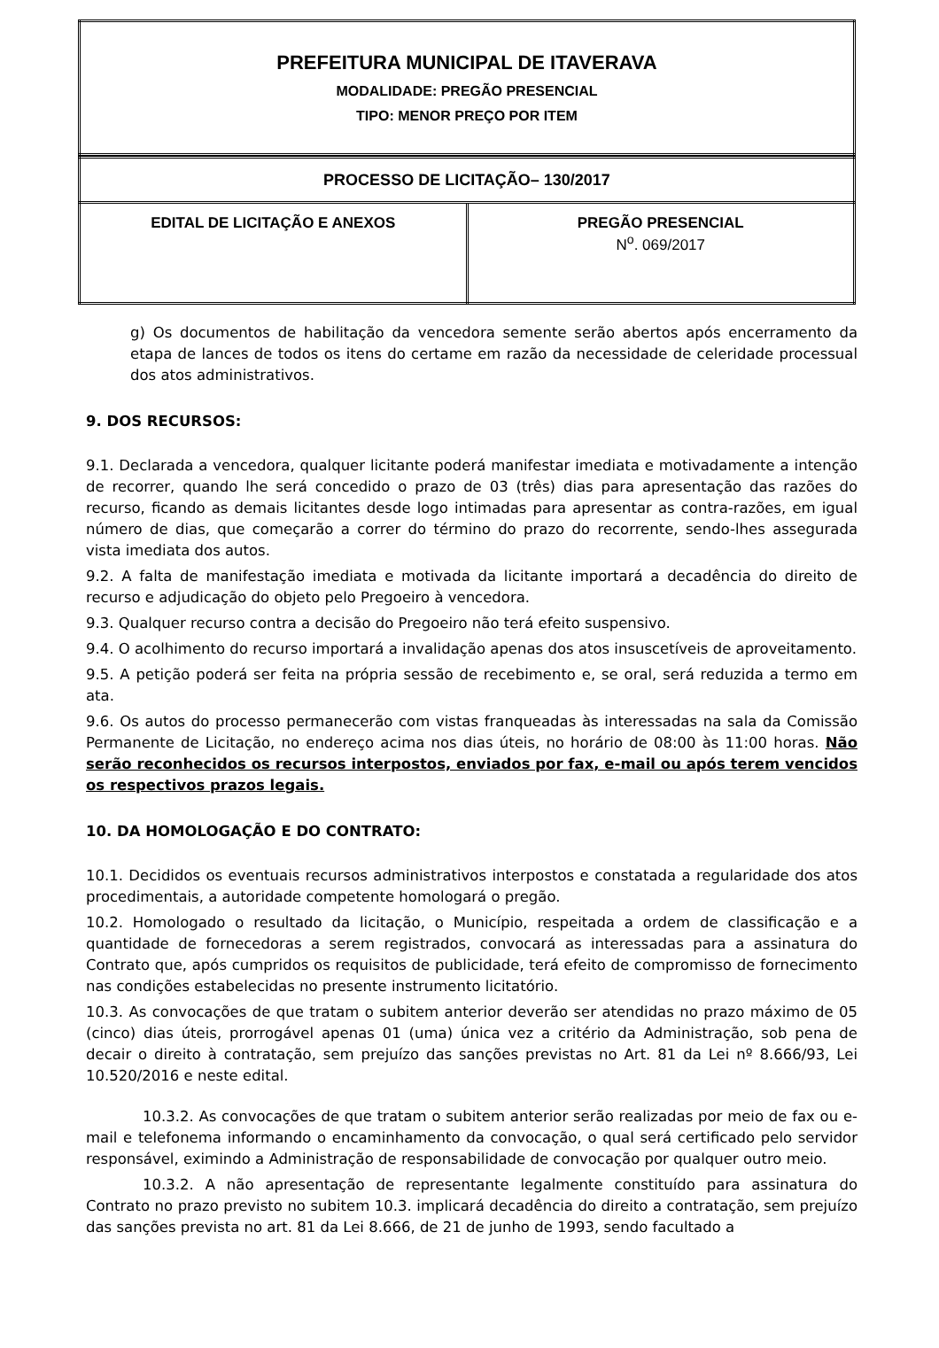| PREFEITURA MUNICIPAL DE ITAVERAVA MODALIDADE: PREGÃO PRESENCIAL TIPO: MENOR PREÇO POR ITEM |
| PROCESSO DE LICITAÇÃO– 130/2017 | |
| EDITAL DE LICITAÇÃO E ANEXOS | PREGÃO PRESENCIAL N<sup>o</sup>. 069/2017 |
g) Os documentos de habilitação da vencedora semente serão abertos após encerramento da etapa de lances de todos os itens do certame em razão da necessidade de celeridade processual dos atos administrativos.
9. DOS RECURSOS:
9.1. Declarada a vencedora, qualquer licitante poderá manifestar imediata e motivadamente a intenção de recorrer, quando lhe será concedido o prazo de 03 (três) dias para apresentação das razões do recurso, ficando as demais licitantes desde logo intimadas para apresentar as contra-razões, em igual número de dias, que começarão a correr do término do prazo do recorrente, sendo-lhes assegurada vista imediata dos autos.
9.2. A falta de manifestação imediata e motivada da licitante importará a decadência do direito de recurso e adjudicação do objeto pelo Pregoeiro à vencedora.
9.3. Qualquer recurso contra a decisão do Pregoeiro não terá efeito suspensivo.
9.4. O acolhimento do recurso importará a invalidação apenas dos atos insuscetíveis de aproveitamento.
9.5. A petição poderá ser feita na própria sessão de recebimento e, se oral, será reduzida a termo em ata.
9.6. Os autos do processo permanecerão com vistas franqueadas às interessadas na sala da Comissão Permanente de Licitação, no endereço acima nos dias úteis, no horário de 08:00 às 11:00 horas. Não serão reconhecidos os recursos interpostos, enviados por fax, e-mail ou após terem vencidos os respectivos prazos legais.
10. DA HOMOLOGAÇÃO E DO CONTRATO:
10.1. Decididos os eventuais recursos administrativos interpostos e constatada a regularidade dos atos procedimentais, a autoridade competente homologará o pregão.
10.2. Homologado o resultado da licitação, o Município, respeitada a ordem de classificação e a quantidade de fornecedoras a serem registrados, convocará as interessadas para a assinatura do Contrato que, após cumpridos os requisitos de publicidade, terá efeito de compromisso de fornecimento nas condições estabelecidas no presente instrumento licitatório.
10.3. As convocações de que tratam o subitem anterior deverão ser atendidas no prazo máximo de 05 (cinco) dias úteis, prorrogável apenas 01 (uma) única vez a critério da Administração, sob pena de decair o direito à contratação, sem prejuízo das sanções previstas no Art. 81 da Lei nº 8.666/93, Lei 10.520/2016 e neste edital.
10.3.2. As convocações de que tratam o subitem anterior serão realizadas por meio de fax ou e-mail e telefonema informando o encaminhamento da convocação, o qual será certificado pelo servidor responsável, eximindo a Administração de responsabilidade de convocação por qualquer outro meio.
10.3.2. A não apresentação de representante legalmente constituído para assinatura do Contrato no prazo previsto no subitem 10.3. implicará decadência do direito a contratação, sem prejuízo das sanções prevista no art. 81 da Lei 8.666, de 21 de junho de 1993, sendo facultado a